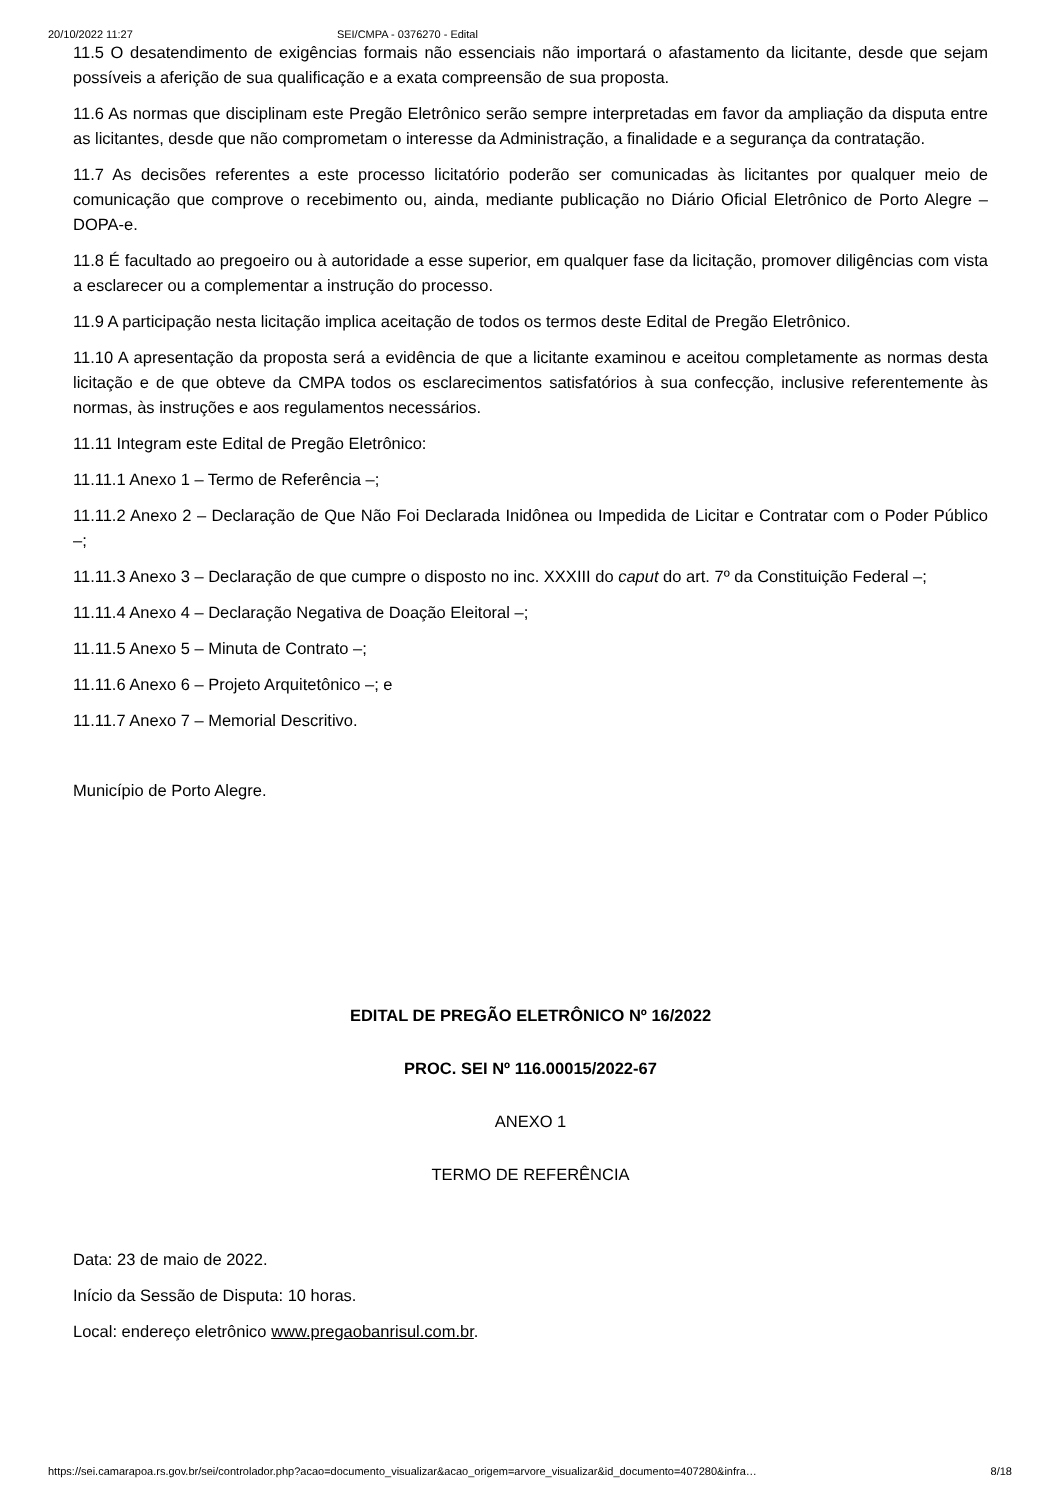20/10/2022 11:27 SEI/CMPA - 0376270 - Edital
11.5 O desatendimento de exigências formais não essenciais não importará o afastamento da licitante, desde que sejam possíveis a aferição de sua qualificação e a exata compreensão de sua proposta.
11.6 As normas que disciplinam este Pregão Eletrônico serão sempre interpretadas em favor da ampliação da disputa entre as licitantes, desde que não comprometam o interesse da Administração, a finalidade e a segurança da contratação.
11.7 As decisões referentes a este processo licitatório poderão ser comunicadas às licitantes por qualquer meio de comunicação que comprove o recebimento ou, ainda, mediante publicação no Diário Oficial Eletrônico de Porto Alegre – DOPA-e.
11.8 É facultado ao pregoeiro ou à autoridade a esse superior, em qualquer fase da licitação, promover diligências com vista a esclarecer ou a complementar a instrução do processo.
11.9 A participação nesta licitação implica aceitação de todos os termos deste Edital de Pregão Eletrônico.
11.10 A apresentação da proposta será a evidência de que a licitante examinou e aceitou completamente as normas desta licitação e de que obteve da CMPA todos os esclarecimentos satisfatórios à sua confecção, inclusive referentemente às normas, às instruções e aos regulamentos necessários.
11.11 Integram este Edital de Pregão Eletrônico:
11.11.1 Anexo 1 – Termo de Referência –;
11.11.2 Anexo 2 – Declaração de Que Não Foi Declarada Inidônea ou Impedida de Licitar e Contratar com o Poder Público –;
11.11.3 Anexo 3 – Declaração de que cumpre o disposto no inc. XXXIII do caput do art. 7º da Constituição Federal –;
11.11.4 Anexo 4 – Declaração Negativa de Doação Eleitoral –;
11.11.5 Anexo 5 – Minuta de Contrato –;
11.11.6 Anexo 6 – Projeto Arquitetônico –; e
11.11.7 Anexo 7 – Memorial Descritivo.
Município de Porto Alegre.
EDITAL DE PREGÃO ELETRÔNICO Nº 16/2022
PROC. SEI Nº 116.00015/2022-67
ANEXO 1
TERMO DE REFERÊNCIA
Data: 23 de maio de 2022.
Início da Sessão de Disputa: 10 horas.
Local: endereço eletrônico www.pregaobanrisul.com.br.
https://sei.camarapoa.rs.gov.br/sei/controlador.php?acao=documento_visualizar&acao_origem=arvore_visualizar&id_documento=407280&infra… 8/18